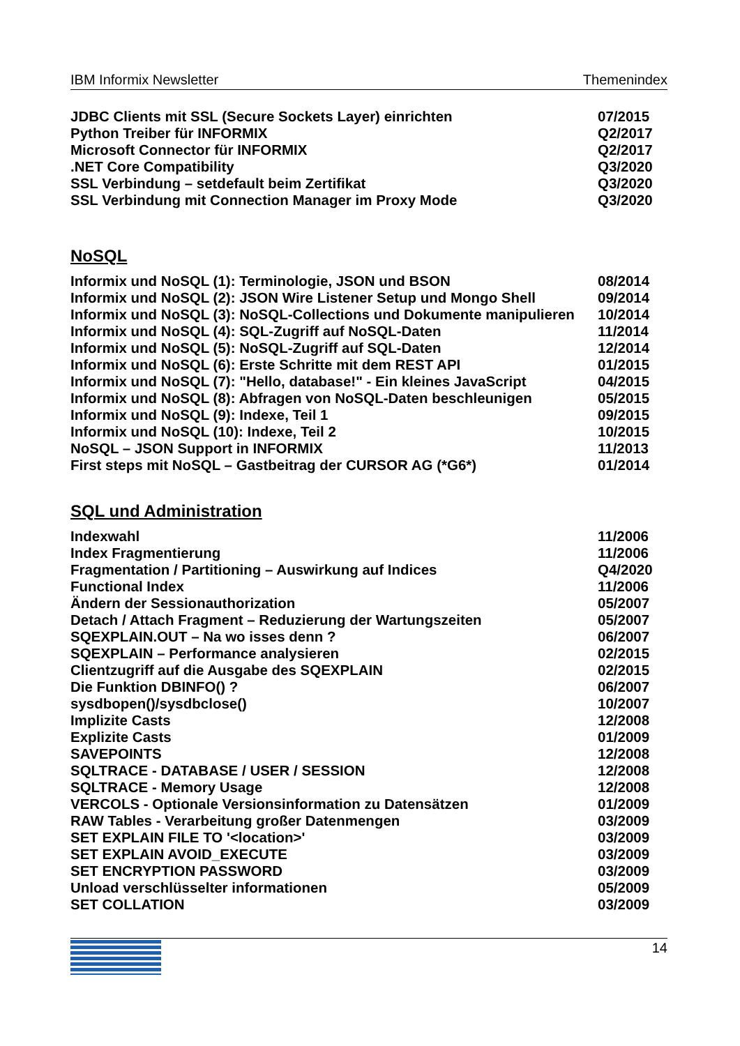IBM Informix Newsletter Themenindex
JDBC Clients mit SSL (Secure Sockets Layer) einrichten 07/2015
Python Treiber für INFORMIX Q2/2017
Microsoft Connector für INFORMIX Q2/2017
.NET Core Compatibility Q3/2020
SSL Verbindung – setdefault beim Zertifikat Q3/2020
SSL Verbindung mit Connection Manager im Proxy Mode Q3/2020
NoSQL
Informix und NoSQL (1): Terminologie, JSON und BSON 08/2014
Informix und NoSQL (2): JSON Wire Listener Setup und Mongo Shell 09/2014
Informix und NoSQL (3): NoSQL-Collections und Dokumente manipulieren 10/2014
Informix und NoSQL (4): SQL-Zugriff auf NoSQL-Daten 11/2014
Informix und NoSQL (5): NoSQL-Zugriff auf SQL-Daten 12/2014
Informix und NoSQL (6): Erste Schritte mit dem REST API 01/2015
Informix und NoSQL (7): "Hello, database!" - Ein kleines JavaScript 04/2015
Informix und NoSQL (8): Abfragen von NoSQL-Daten beschleunigen 05/2015
Informix und NoSQL (9): Indexe, Teil 1 09/2015
Informix und NoSQL (10): Indexe, Teil 2 10/2015
NoSQL – JSON Support in INFORMIX 11/2013
First steps mit NoSQL – Gastbeitrag der CURSOR AG (*G6*) 01/2014
SQL und Administration
Indexwahl 11/2006
Index Fragmentierung 11/2006
Fragmentation / Partitioning – Auswirkung auf Indices Q4/2020
Functional Index 11/2006
Ändern der Sessionauthorization 05/2007
Detach / Attach Fragment – Reduzierung der Wartungszeiten 05/2007
SQEXPLAIN.OUT – Na wo isses denn ? 06/2007
SQEXPLAIN – Performance analysieren 02/2015
Clientzugriff auf die Ausgabe des SQEXPLAIN 02/2015
Die Funktion DBINFO() ? 06/2007
sysdbopen()/sysdbclose() 10/2007
Implizite Casts 12/2008
Explizite Casts 01/2009
SAVEPOINTS 12/2008
SQLTRACE - DATABASE / USER / SESSION 12/2008
SQLTRACE - Memory Usage 12/2008
VERCOLS - Optionale Versionsinformation zu Datensätzen 01/2009
RAW Tables - Verarbeitung großer Datenmengen 03/2009
SET EXPLAIN FILE TO '<location>' 03/2009
SET EXPLAIN AVOID_EXECUTE 03/2009
SET ENCRYPTION PASSWORD 03/2009
Unload verschlüsselter informationen 05/2009
SET COLLATION 03/2009
14